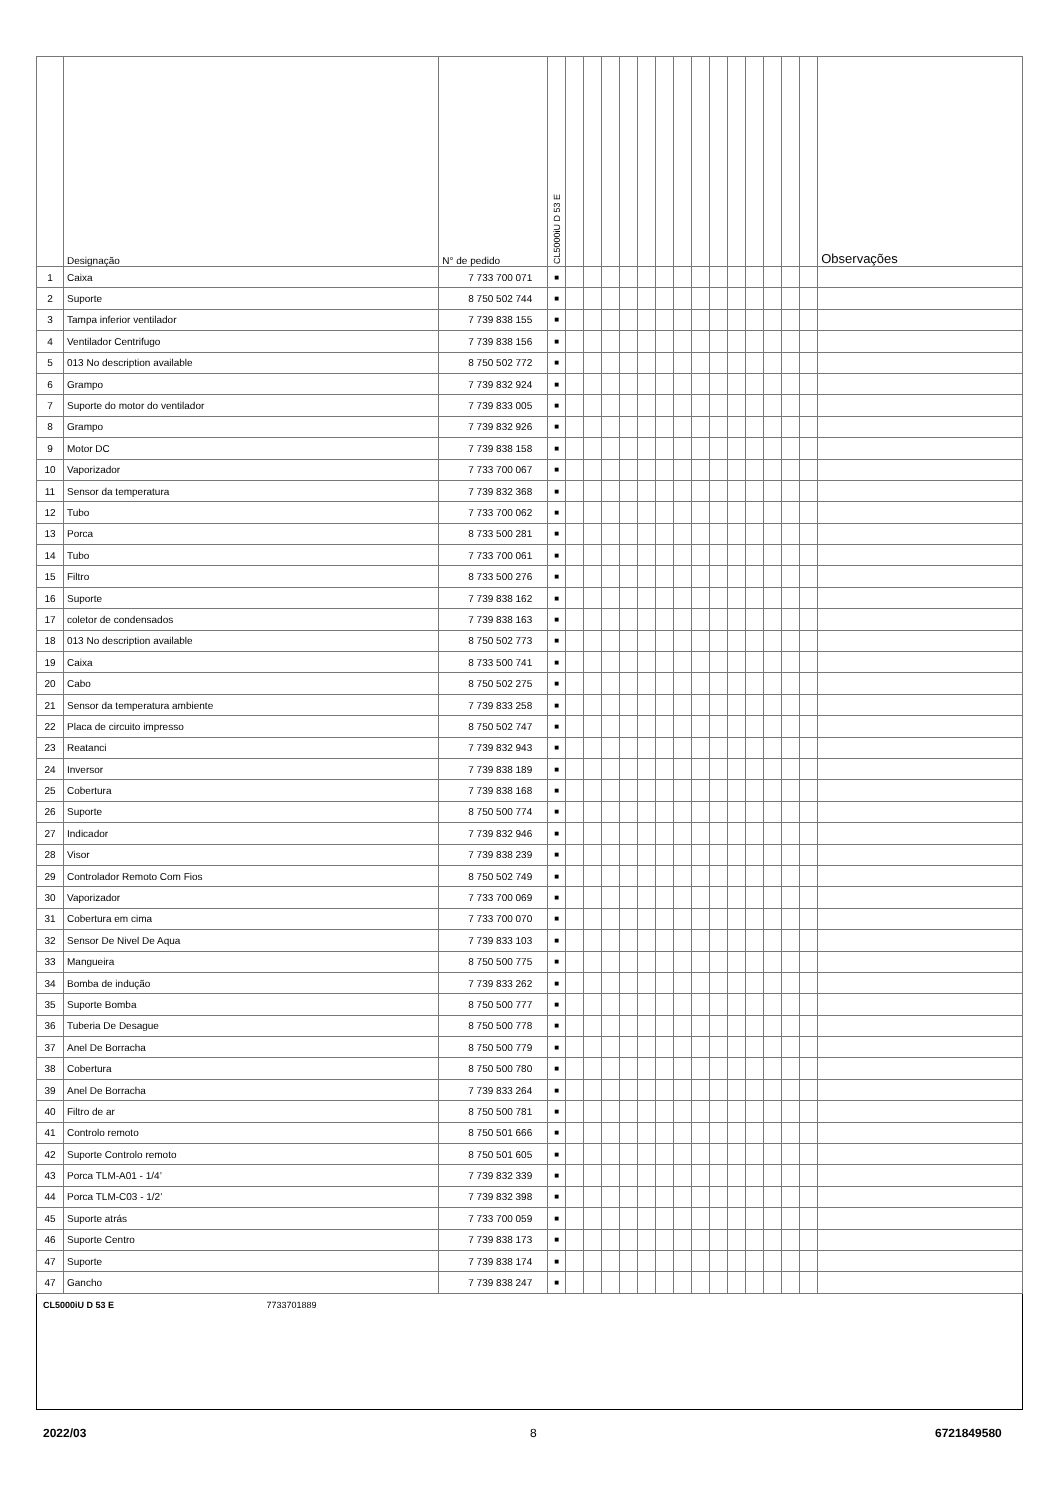| | Designação | N° de pedido | CL5000iU D 53 E | | | | | | | | | | | | | | | Observações |
| --- | --- | --- | --- | --- | --- | --- | --- | --- | --- | --- | --- | --- | --- | --- | --- | --- | --- | --- |
| 1 | Caixa | 7 733 700 071 | ■ | | | | | | | | | | | | | | | |
| 2 | Suporte | 8 750 502 744 | ■ | | | | | | | | | | | | | | | |
| 3 | Tampa inferior ventilador | 7 739 838 155 | ■ | | | | | | | | | | | | | | | |
| 4 | Ventilador Centrifugo | 7 739 838 156 | ■ | | | | | | | | | | | | | | | |
| 5 | 013 No description available | 8 750 502 772 | ■ | | | | | | | | | | | | | | | |
| 6 | Grampo | 7 739 832 924 | ■ | | | | | | | | | | | | | | | |
| 7 | Suporte do motor do ventilador | 7 739 833 005 | ■ | | | | | | | | | | | | | | | |
| 8 | Grampo | 7 739 832 926 | ■ | | | | | | | | | | | | | | | |
| 9 | Motor DC | 7 739 838 158 | ■ | | | | | | | | | | | | | | | |
| 10 | Vaporizador | 7 733 700 067 | ■ | | | | | | | | | | | | | | | |
| 11 | Sensor da temperatura | 7 739 832 368 | ■ | | | | | | | | | | | | | | | |
| 12 | Tubo | 7 733 700 062 | ■ | | | | | | | | | | | | | | | |
| 13 | Porca | 8 733 500 281 | ■ | | | | | | | | | | | | | | | |
| 14 | Tubo | 7 733 700 061 | ■ | | | | | | | | | | | | | | | |
| 15 | Filtro | 8 733 500 276 | ■ | | | | | | | | | | | | | | | |
| 16 | Suporte | 7 739 838 162 | ■ | | | | | | | | | | | | | | | |
| 17 | coletor de condensados | 7 739 838 163 | ■ | | | | | | | | | | | | | | | |
| 18 | 013 No description available | 8 750 502 773 | ■ | | | | | | | | | | | | | | | |
| 19 | Caixa | 8 733 500 741 | ■ | | | | | | | | | | | | | | | |
| 20 | Cabo | 8 750 502 275 | ■ | | | | | | | | | | | | | | | |
| 21 | Sensor da temperatura ambiente | 7 739 833 258 | ■ | | | | | | | | | | | | | | | |
| 22 | Placa de circuito impresso | 8 750 502 747 | ■ | | | | | | | | | | | | | | | |
| 23 | Reatanci | 7 739 832 943 | ■ | | | | | | | | | | | | | | | |
| 24 | Inversor | 7 739 838 189 | ■ | | | | | | | | | | | | | | | |
| 25 | Cobertura | 7 739 838 168 | ■ | | | | | | | | | | | | | | | |
| 26 | Suporte | 8 750 500 774 | ■ | | | | | | | | | | | | | | | |
| 27 | Indicador | 7 739 832 946 | ■ | | | | | | | | | | | | | | | |
| 28 | Visor | 7 739 838 239 | ■ | | | | | | | | | | | | | | | |
| 29 | Controlador Remoto Com Fios | 8 750 502 749 | ■ | | | | | | | | | | | | | | | |
| 30 | Vaporizador | 7 733 700 069 | ■ | | | | | | | | | | | | | | | |
| 31 | Cobertura em cima | 7 733 700 070 | ■ | | | | | | | | | | | | | | | |
| 32 | Sensor De Nivel De Aqua | 7 739 833 103 | ■ | | | | | | | | | | | | | | | |
| 33 | Mangueira | 8 750 500 775 | ■ | | | | | | | | | | | | | | | |
| 34 | Bomba de indução | 7 739 833 262 | ■ | | | | | | | | | | | | | | | |
| 35 | Suporte Bomba | 8 750 500 777 | ■ | | | | | | | | | | | | | | | |
| 36 | Tuberia De Desague | 8 750 500 778 | ■ | | | | | | | | | | | | | | | |
| 37 | Anel De Borracha | 8 750 500 779 | ■ | | | | | | | | | | | | | | | |
| 38 | Cobertura | 8 750 500 780 | ■ | | | | | | | | | | | | | | | |
| 39 | Anel De Borracha | 7 739 833 264 | ■ | | | | | | | | | | | | | | | |
| 40 | Filtro de ar | 8 750 500 781 | ■ | | | | | | | | | | | | | | | |
| 41 | Controlo remoto | 8 750 501 666 | ■ | | | | | | | | | | | | | | | |
| 42 | Suporte Controlo remoto | 8 750 501 605 | ■ | | | | | | | | | | | | | | | |
| 43 | Porca TLM-A01 - 1/4’ | 7 739 832 339 | ■ | | | | | | | | | | | | | | | |
| 44 | Porca TLM-C03 - 1/2’ | 7 739 832 398 | ■ | | | | | | | | | | | | | | | |
| 45 | Suporte atrás | 7 733 700 059 | ■ | | | | | | | | | | | | | | | |
| 46 | Suporte Centro | 7 739 838 173 | ■ | | | | | | | | | | | | | | | |
| 47 | Suporte | 7 739 838 174 | ■ | | | | | | | | | | | | | | | |
| 47 | Gancho | 7 739 838 247 | ■ | | | | | | | | | | | | | | | |
CL5000iU D 53 E 7733701889
2022/03 8 6721849580